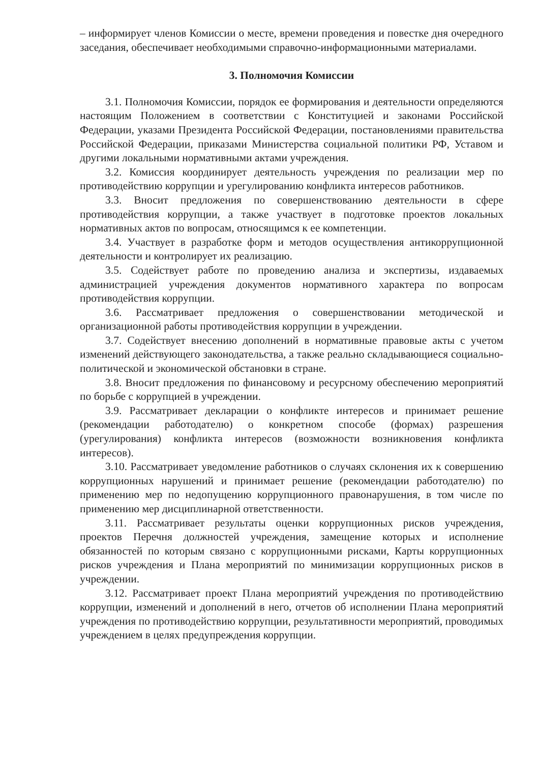– информирует членов Комиссии о месте, времени проведения и повестке дня очередного заседания, обеспечивает необходимыми справочно-информационными материалами.
3. Полномочия Комиссии
3.1. Полномочия Комиссии, порядок ее формирования и деятельности определяются настоящим Положением в соответствии с Конституцией и законами Российской Федерации, указами Президента Российской Федерации, постановлениями правительства Российской Федерации, приказами Министерства социальной политики РФ, Уставом и другими локальными нормативными актами учреждения.
3.2. Комиссия координирует деятельность учреждения по реализации мер по противодействию коррупции и урегулированию конфликта интересов работников.
3.3. Вносит предложения по совершенствованию деятельности в сфере противодействия коррупции, а также участвует в подготовке проектов локальных нормативных актов по вопросам, относящимся к ее компетенции.
3.4. Участвует в разработке форм и методов осуществления антикоррупционной деятельности и контролирует их реализацию.
3.5. Содействует работе по проведению анализа и экспертизы, издаваемых администрацией учреждения документов нормативного характера по вопросам противодействия коррупции.
3.6. Рассматривает предложения о совершенствовании методической и организационной работы противодействия коррупции в учреждении.
3.7. Содействует внесению дополнений в нормативные правовые акты с учетом изменений действующего законодательства, а также реально складывающиеся социально-политической и экономической обстановки в стране.
3.8. Вносит предложения по финансовому и ресурсному обеспечению мероприятий по борьбе с коррупцией в учреждении.
3.9. Рассматривает декларации о конфликте интересов и принимает решение (рекомендации работодателю) о конкретном способе (формах) разрешения (урегулирования) конфликта интересов (возможности возникновения конфликта интересов).
3.10. Рассматривает уведомление работников о случаях склонения их к совершению коррупционных нарушений и принимает решение (рекомендации работодателю) по применению мер по недопущению коррупционного правонарушения, в том числе по применению мер дисциплинарной ответственности.
3.11. Рассматривает результаты оценки коррупционных рисков учреждения, проектов Перечня должностей учреждения, замещение которых и исполнение обязанностей по которым связано с коррупционными рисками, Карты коррупционных рисков учреждения и Плана мероприятий по минимизации коррупционных рисков в учреждении.
3.12. Рассматривает проект Плана мероприятий учреждения по противодействию коррупции, изменений и дополнений в него, отчетов об исполнении Плана мероприятий учреждения по противодействию коррупции, результативности мероприятий, проводимых учреждением в целях предупреждения коррупции.